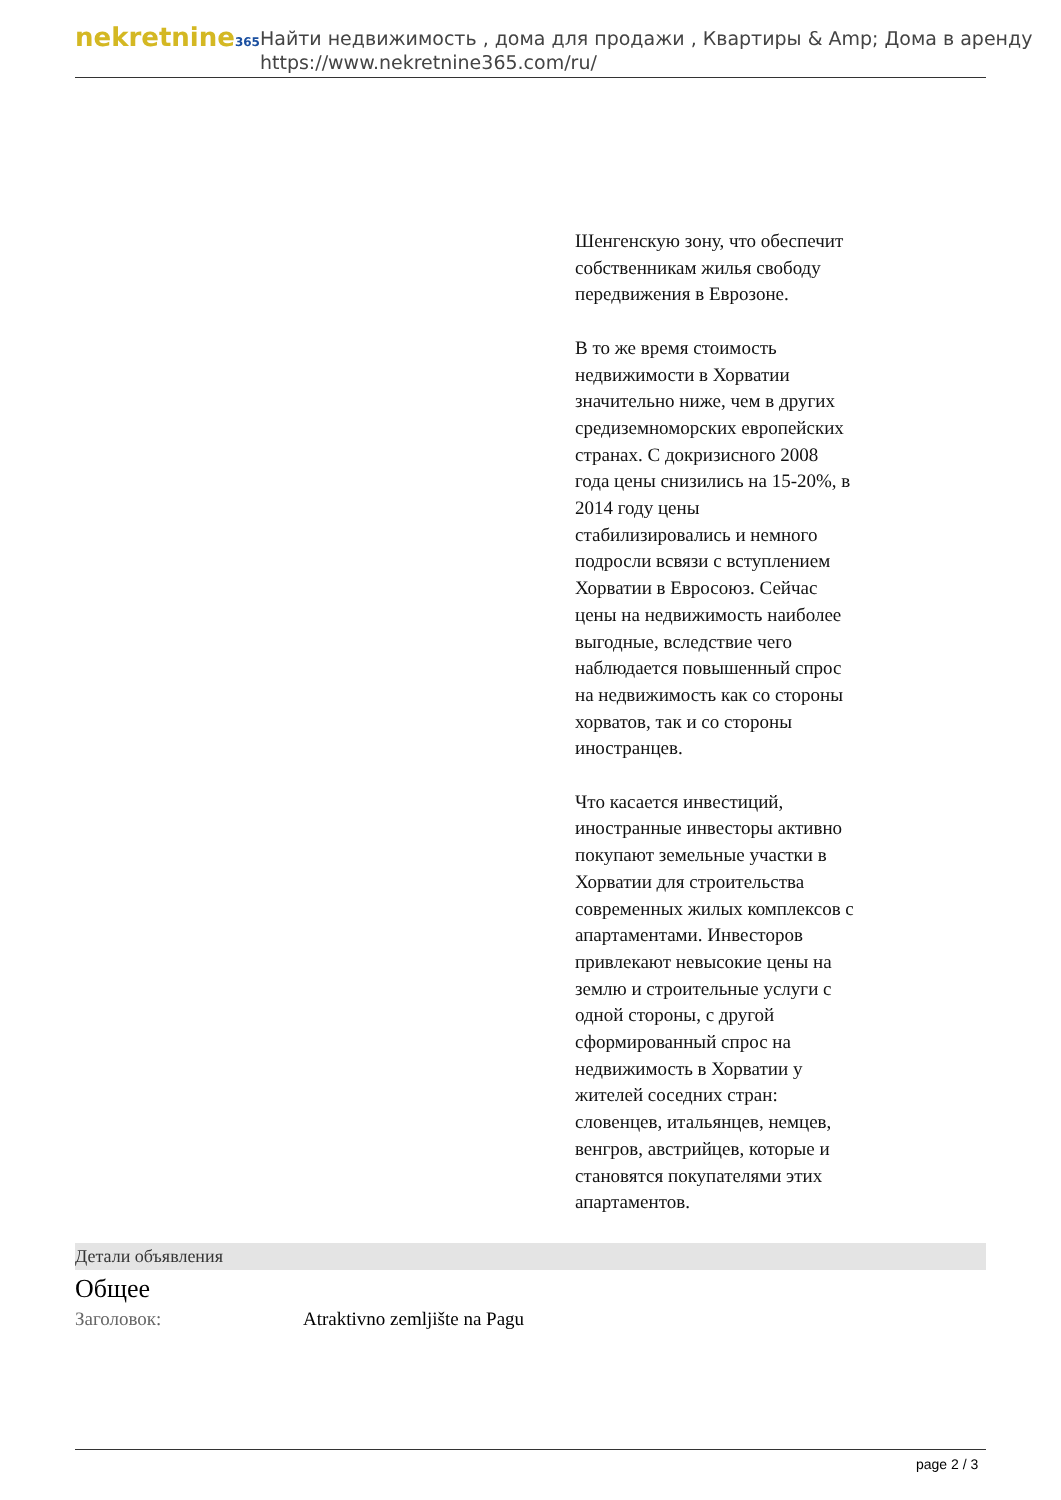nekretnine365
Найти недвижимость , дома для продажи , Квартиры & Amp; Дома в аренду
https://www.nekretnine365.com/ru/
Шенгенскую зону, что обеспечит собственникам жилья свободу передвижения в Еврозоне.
В то же время стоимость недвижимости в Хорватии значительно ниже, чем в других средиземноморских европейских странах. С докризисного 2008 года цены снизились на 15-20%, в 2014 году цены стабилизировались и немного подросли всвязи с вступлением Хорватии в Евросоюз. Сейчас цены на недвижимость наиболее выгодные, вследствие чего наблюдается повышенный спрос на недвижимость как со стороны хорватов, так и со стороны иностранцев.
Что касается инвестиций, иностранные инвесторы активно покупают земельные участки в Хорватии для строительства современных жилых комплексов с апартаментами. Инвесторов привлекают невысокие цены на землю и строительные услуги с одной стороны, с другой сформированный спрос на недвижимость в Хорватии у жителей соседних стран: словенцев, итальянцев, немцев, венгров, австрийцев, которые и становятся покупателями этих апартаментов.
Детали объявления
Общее
| Заголовок: | Atraktivno zemljište na Pagu |
page 2 / 3